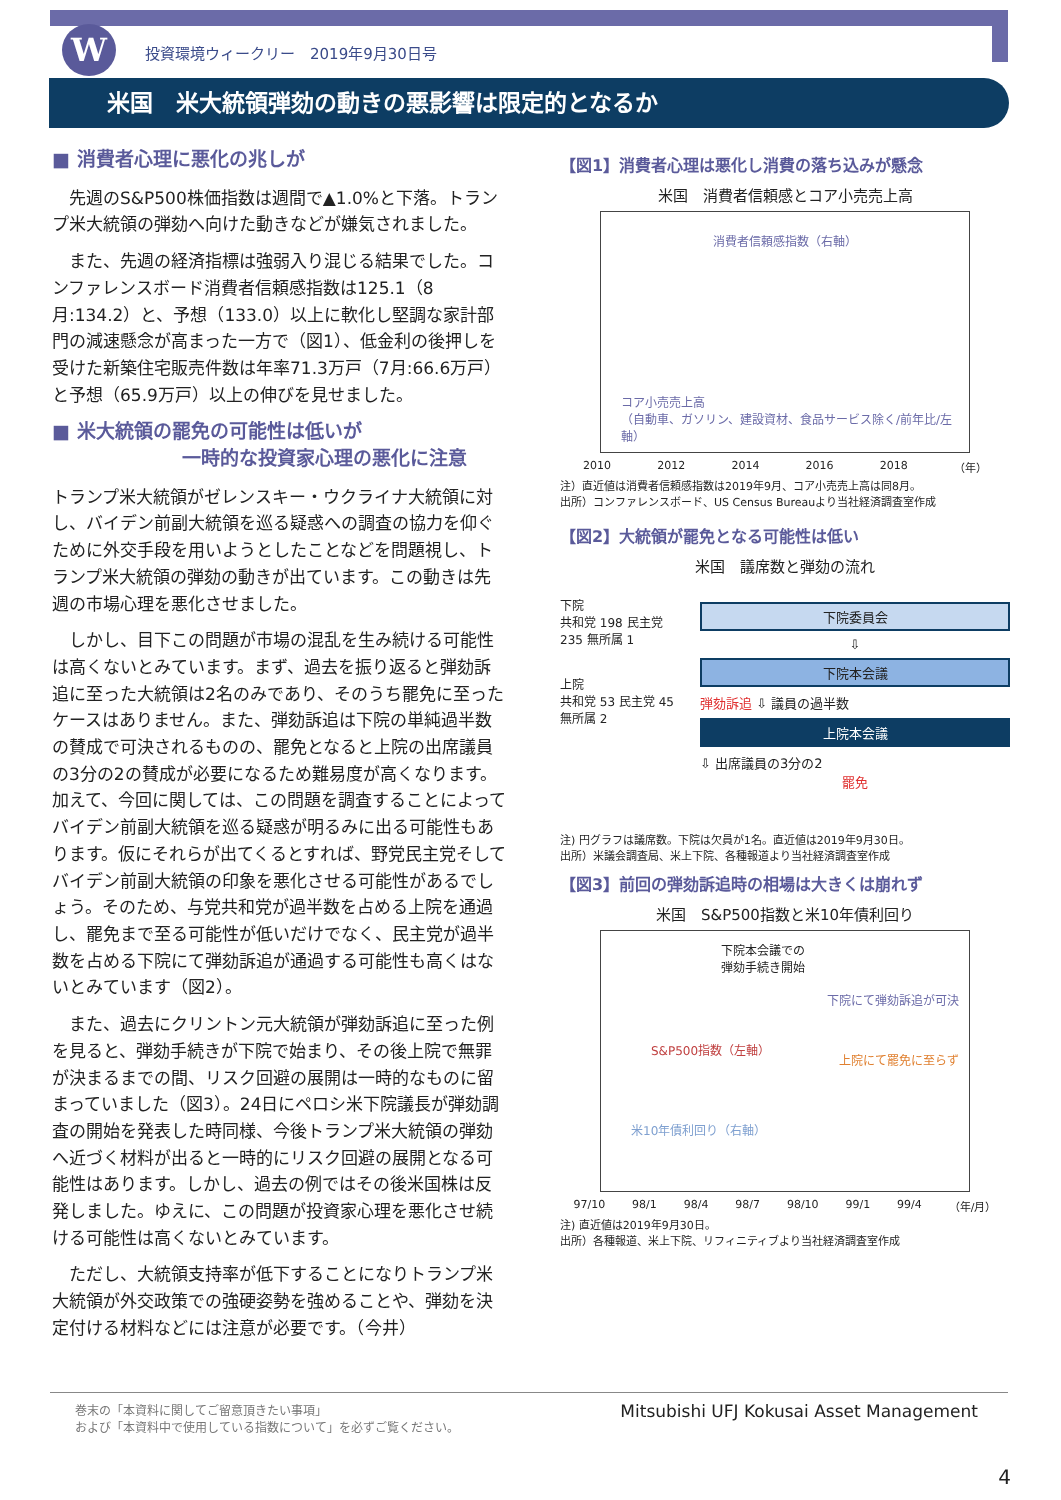W
投資環境ウィークリー　2019年9月30日号
米国　米大統領弾劾の動きの悪影響は限定的となるか
■ 消費者心理に悪化の兆しが
　先週のS&P500株価指数は週間で▲1.0%と下落。トランプ米大統領の弾劾へ向けた動きなどが嫌気されました。
　また、先週の経済指標は強弱入り混じる結果でした。コンファレンスボード消費者信頼感指数は125.1（8月:134.2）と、予想（133.0）以上に軟化し堅調な家計部門の減速懸念が高まった一方で（図1）、低金利の後押しを受けた新築住宅販売件数は年率71.3万戸（7月:66.6万戸）と予想（65.9万戸）以上の伸びを見せました。
■ 米大統領の罷免の可能性は低いが
一時的な投資家心理の悪化に注意
トランプ米大統領がゼレンスキー・ウクライナ大統領に対し、バイデン前副大統領を巡る疑惑への調査の協力を仰ぐために外交手段を用いようとしたことなどを問題視し、トランプ米大統領の弾劾の動きが出ています。この動きは先週の市場心理を悪化させました。
　しかし、目下この問題が市場の混乱を生み続ける可能性は高くないとみています。まず、過去を振り返ると弾劾訴追に至った大統領は2名のみであり、そのうち罷免に至ったケースはありません。また、弾劾訴追は下院の単純過半数の賛成で可決されるものの、罷免となると上院の出席議員の3分の2の賛成が必要になるため難易度が高くなります。加えて、今回に関しては、この問題を調査することによってバイデン前副大統領を巡る疑惑が明るみに出る可能性もあります。仮にそれらが出てくるとすれば、野党民主党そしてバイデン前副大統領の印象を悪化させる可能性があるでしょう。そのため、与党共和党が過半数を占める上院を通過し、罷免まで至る可能性が低いだけでなく、民主党が過半数を占める下院にて弾劾訴追が通過する可能性も高くはないとみています（図2）。
　また、過去にクリントン元大統領が弾劾訴追に至った例を見ると、弾劾手続きが下院で始まり、その後上院で無罪が決まるまでの間、リスク回避の展開は一時的なものに留まっていました（図3）。24日にペロシ米下院議長が弾劾調査の開始を発表した時同様、今後トランプ米大統領の弾劾へ近づく材料が出ると一時的にリスク回避の展開となる可能性はあります。しかし、過去の例ではその後米国株は反発しました。ゆえに、この問題が投資家心理を悪化させ続ける可能性は高くないとみています。
　ただし、大統領支持率が低下することになりトランプ米大統領が外交政策での強硬姿勢を強めることや、弾劾を決定付ける材料などには注意が必要です。（今井）
【図1】消費者心理は悪化し消費の落ち込みが懸念
米国　消費者信頼感とコア小売売上高
消費者信頼感指数（右軸）
コア小売売上高
（自動車、ガソリン、建設資材、食品サービス除く/前年比/左軸）
2010 2012 2014 2016 2018 （年）
注）直近値は消費者信頼感指数は2019年9月、コア小売売上高は同8月。
出所）コンファレンスボード、US Census Bureauより当社経済調査室作成
【図2】大統領が罷免となる可能性は低い
米国　議席数と弾劾の流れ
下院
共和党 198 民主党 235 無所属 1
上院
共和党 53 民主党 45 無所属 2
下院委員会
⇩
下院本会議
弾劾訴追 ⇩ 議員の過半数
上院本会議
⇩ 出席議員の3分の2
罷免
注) 円グラフは議席数。下院は欠員が1名。直近値は2019年9月30日。
出所）米議会調査局、米上下院、各種報道より当社経済調査室作成
【図3】前回の弾劾訴追時の相場は大きくは崩れず
米国　S&P500指数と米10年債利回り
下院本会議での
弾劾手続き開始
S&P500指数（左軸）
下院にて弾劾訴追が可決
上院にて罷免に至らず
米10年債利回り（右軸）
97/10 98/1 98/4 98/7 98/10 99/1 99/4 （年/月）
注) 直近値は2019年9月30日。
出所）各種報道、米上下院、リフィニティブより当社経済調査室作成
巻末の「本資料に関してご留意頂きたい事項」
および「本資料中で使用している指数について」を必ずご覧ください。 Mitsubishi UFJ Kokusai Asset Management
4